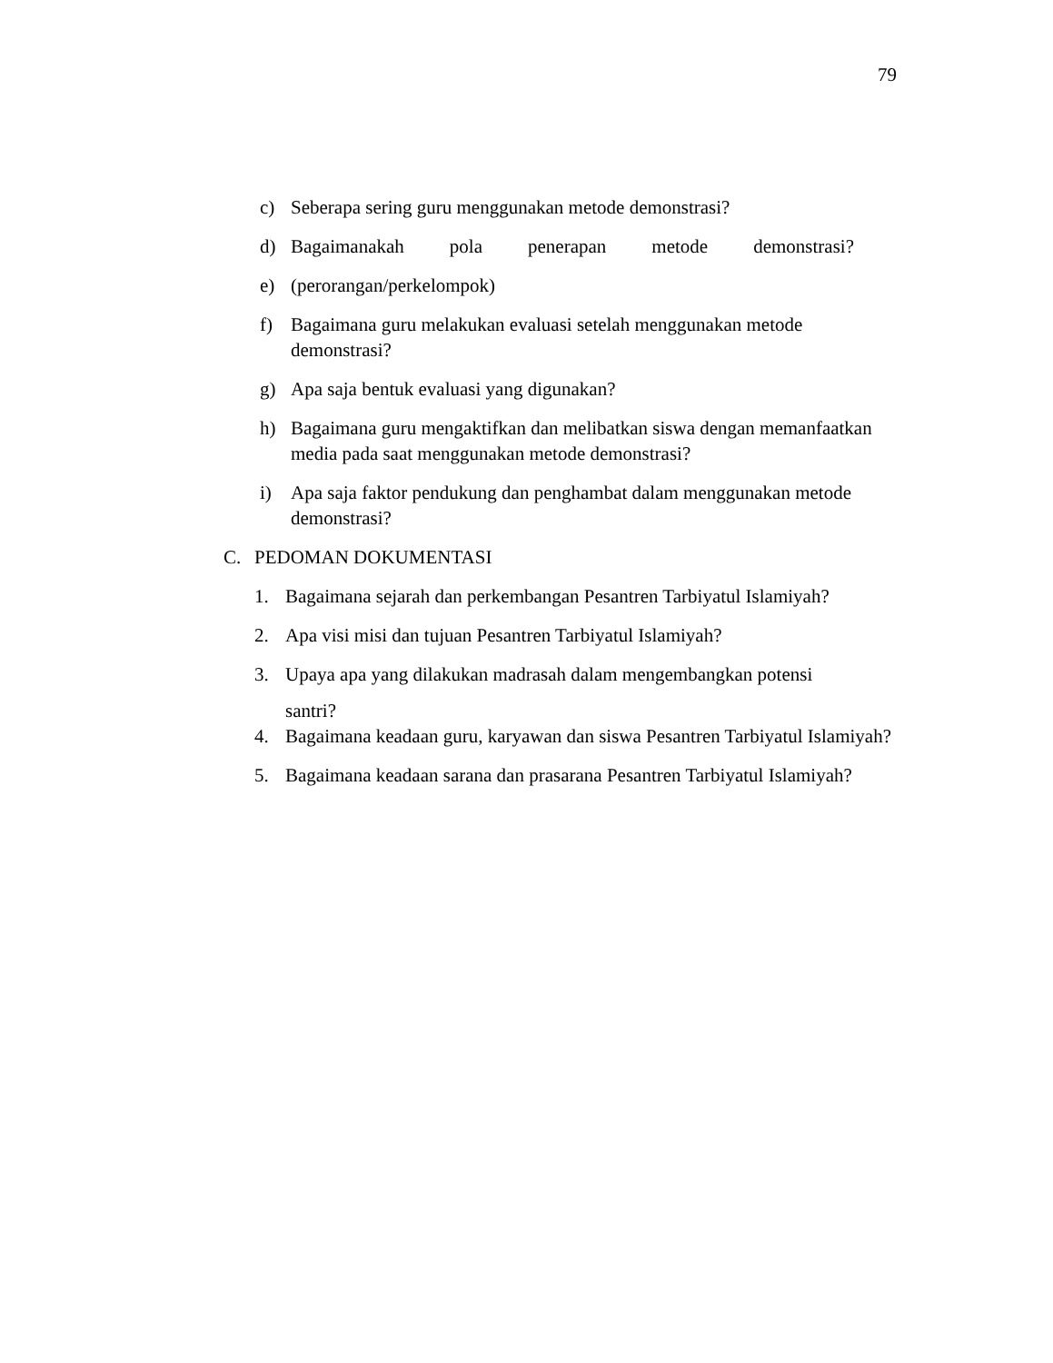79
c) Seberapa sering guru menggunakan metode demonstrasi?
d) Bagaimanakah pola penerapan metode demonstrasi?
e) (perorangan/perkelompok)
f) Bagaimana guru melakukan evaluasi setelah menggunakan metode demonstrasi?
g) Apa saja bentuk evaluasi yang digunakan?
h) Bagaimana guru mengaktifkan dan melibatkan siswa dengan memanfaatkan media pada saat menggunakan metode demonstrasi?
i) Apa saja faktor pendukung dan penghambat dalam menggunakan metode demonstrasi?
C. PEDOMAN DOKUMENTASI
1. Bagaimana sejarah dan perkembangan Pesantren Tarbiyatul Islamiyah?
2. Apa visi misi dan tujuan Pesantren Tarbiyatul Islamiyah?
3. Upaya apa yang dilakukan madrasah dalam mengembangkan potensi
santri?
4. Bagaimana keadaan guru, karyawan dan siswa Pesantren Tarbiyatul Islamiyah?
5. Bagaimana keadaan sarana dan prasarana Pesantren Tarbiyatul Islamiyah?